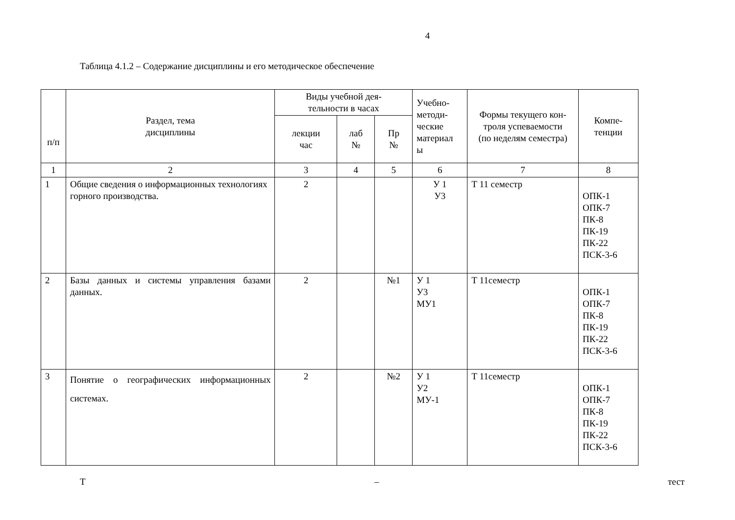4
Таблица 4.1.2 – Содержание дисциплины и его методическое обеспечение
| п/п | Раздел, тема дисциплины | Виды учебной дея- тельности в часах | | | Учебно- методи- ческие материал ы | Формы текущего кон- троля успеваемости (по неделям семестра) | Компе- тенции |
| --- | --- | --- | --- | --- | --- | --- | --- |
| | | лекции час | лаб № | Пр № | | | |
| 1 | 2 | 3 | 4 | 5 | 6 | 7 | 8 |
| 1 | Общие сведения о информационных технологиях горного производства. | 2 | | | У 1 У3 | Т 11 семестр | ОПК-1 ОПК-7 ПК-8 ПК-19 ПК-22 ПСК-3-6 |
| 2 | Базы данных и системы управления базами данных. | 2 | | №1 | У 1 У3 МУ1 | Т 11семестр | ОПК-1 ОПК-7 ПК-8 ПК-19 ПК-22 ПСК-3-6 |
| 3 | Понятие о географических информационных системах. | 2 | | №2 | У 1 У2 МУ-1 | Т 11семестр | ОПК-1 ОПК-7 ПК-8 ПК-19 ПК-22 ПСК-3-6 |
Т – тест